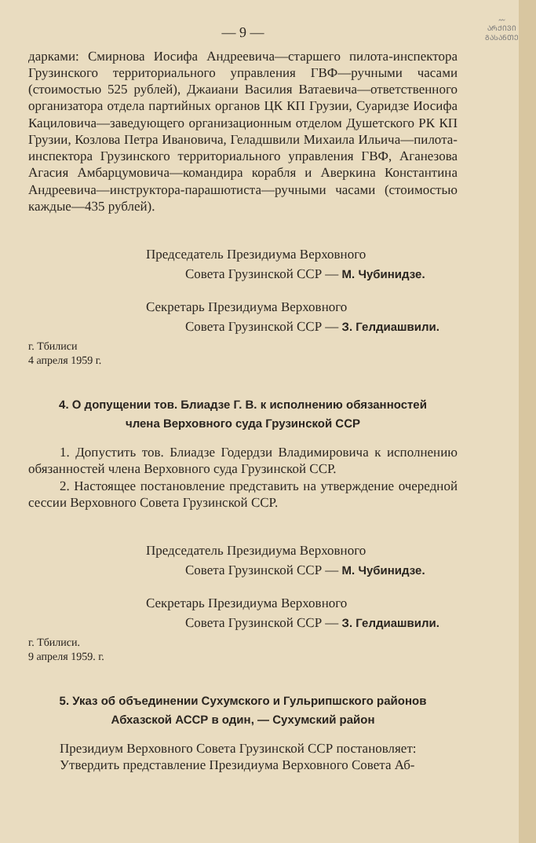〰
ᲐᲠᲥᲘᲕᲘ
ᲒᲐᲡᲐᲜᲗᲔ
— 9 —
дарками: Смирнова Иосифа Андреевича—старшего пилота-инспектора Грузинского территориального управления ГВФ—ручными часами (стоимостью 525 рублей), Джаиани Василия Ватаевича—ответственного организатора отдела партийных органов ЦК КП Грузии, Суаридзе Иосифа Кациловича—заведующего организационным отделом Душетского РК КП Грузии, Козлова Петра Ивановича, Геладшвили Михаила Ильича—пилота-инспектора Грузинского территориального управления ГВФ, Аганезова Агасия Амбарцумовича—командира корабля и Аверкина Константина Андреевича—инструктора-парашютиста—ручными часами (стоимостью каждые—435 рублей).
Председатель Президиума Верховного
Совета Грузинской ССР — М. Чубинидзе.
Секретарь Президиума Верховного
Совета Грузинской ССР — З. Гелдиашвили.
г. Тбилиси
4 апреля 1959 г.
4. О допущении тов. Блиадзе Г. В. к исполнению обязанностей
члена Верховного суда Грузинской ССР
1. Допустить тов. Блиадзе Годердзи Владимировича к исполнению обязанностей члена Верховного суда Грузинской ССР.
2. Настоящее постановление представить на утверждение очередной сессии Верховного Совета Грузинской ССР.
Председатель Президиума Верховного
Совета Грузинской ССР — М. Чубинидзе.
Секретарь Президиума Верховного
Совета Грузинской ССР — З. Гелдиашвили.
г. Тбилиси.
9 апреля 1959. г.
5. Указ об объединении Сухумского и Гульрипшского районов
Абхазской АССР в один, — Сухумский район
Президиум Верховного Совета Грузинской ССР постановляет:
Утвердить представление Президиума Верховного Совета Аб-